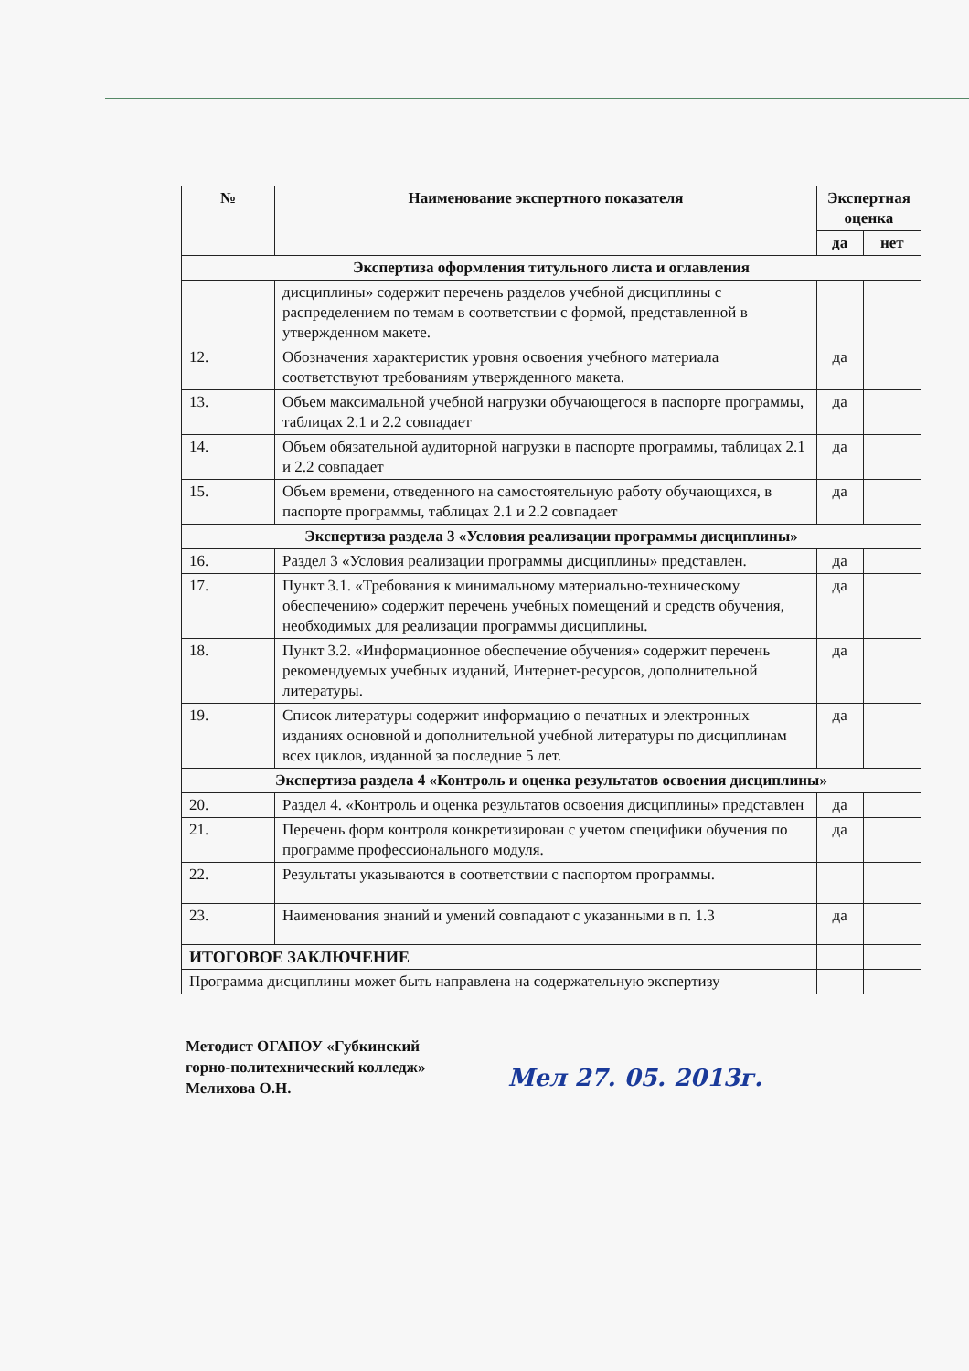| № | Наименование экспертного показателя | Экспертная оценка | |
| --- | --- | --- | --- |
| | | да | нет |
| Экспертиза оформления титульного листа и оглавления | | | |
| | дисциплины» содержит перечень разделов учебной дисциплины с распределением по темам в соответствии с формой, представленной в утвержденном макете. | | |
| 12. | Обозначения характеристик уровня освоения учебного материала соответствуют требованиям утвержденного макета. | да | |
| 13. | Объем максимальной учебной нагрузки обучающегося в паспорте программы, таблицах 2.1 и 2.2 совпадает | да | |
| 14. | Объем обязательной аудиторной нагрузки в паспорте программы, таблицах 2.1 и 2.2 совпадает | да | |
| 15. | Объем времени, отведенного на самостоятельную работу обучающихся, в паспорте программы, таблицах 2.1 и 2.2 совпадает | да | |
| Экспертиза раздела 3 «Условия реализации программы дисциплины» | | | |
| 16. | Раздел 3 «Условия реализации программы дисциплины» представлен. | да | |
| 17. | Пункт 3.1. «Требования к минимальному материально-техническому обеспечению» содержит перечень учебных помещений и средств обучения, необходимых для реализации программы дисциплины. | да | |
| 18. | Пункт 3.2. «Информационное обеспечение обучения» содержит перечень рекомендуемых учебных изданий, Интернет-ресурсов, дополнительной литературы. | да | |
| 19. | Список литературы содержит информацию о печатных и электронных изданиях основной и дополнительной учебной литературы по дисциплинам всех циклов, изданной за последние 5 лет. | да | |
| Экспертиза раздела 4 «Контроль и оценка результатов освоения дисциплины» | | | |
| 20. | Раздел 4. «Контроль и оценка результатов освоения дисциплины» представлен | да | |
| 21. | Перечень форм контроля конкретизирован с учетом специфики обучения по программе профессионального модуля. | да | |
| 22. | Результаты указываются в соответствии с паспортом программы. | | |
| 23. | Наименования знаний и умений совпадают с указанными в п. 1.3 | да | |
| ИТОГОВОЕ ЗАКЛЮЧЕНИЕ | | | |
| Программа дисциплины может быть направлена на содержательную экспертизу | | | |
Методист ОГАПОУ «Губкинский
горно-политехнический колледж»
Мелихова О.Н.
Мел 27. 05. 2013г.